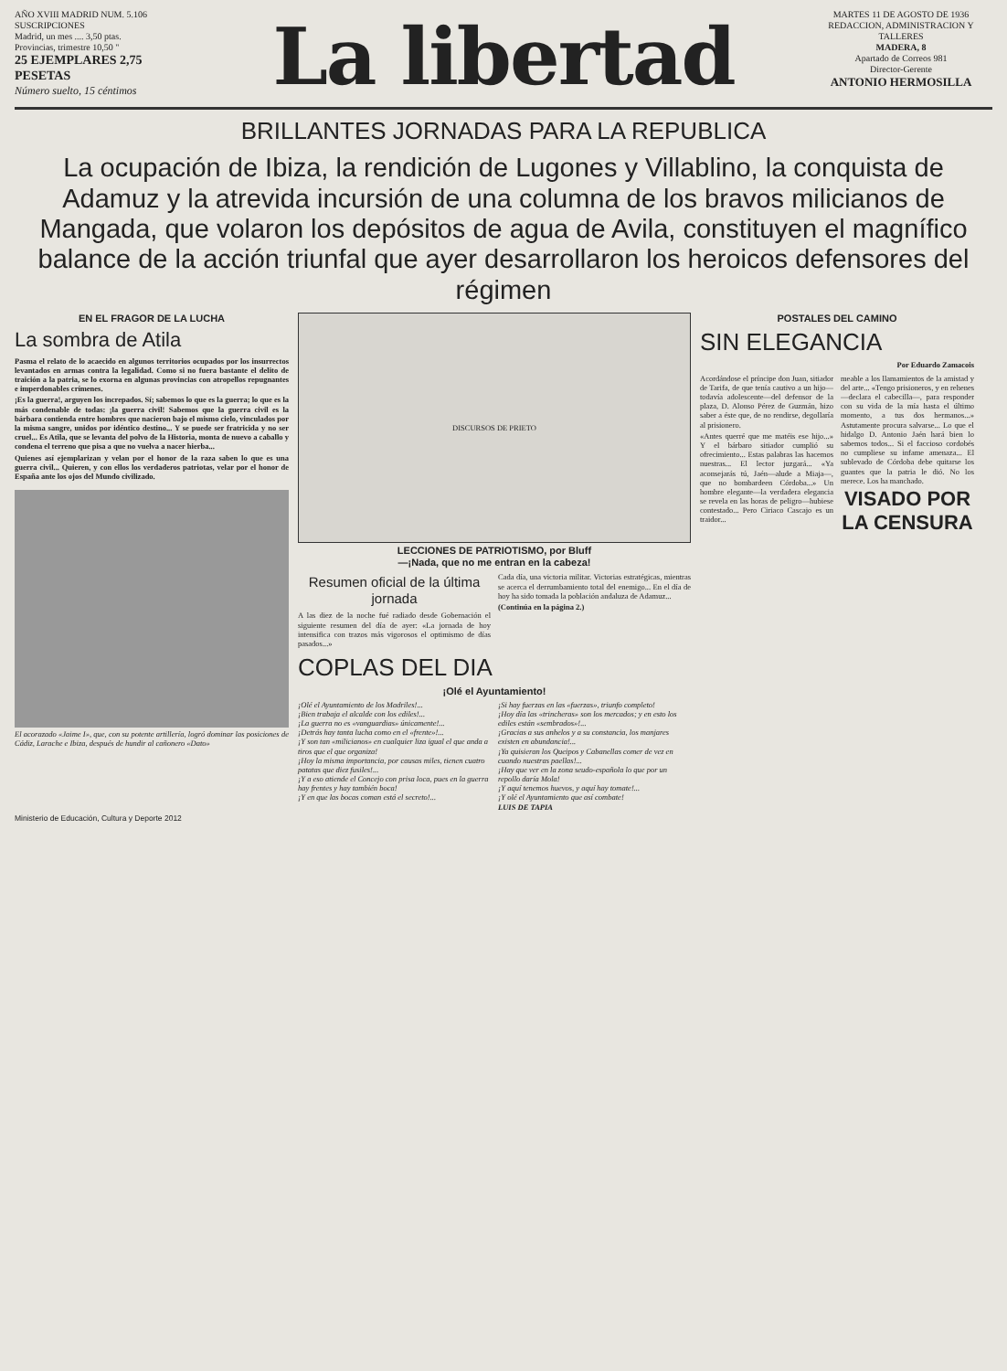AÑO XVIII MADRID NUM. 5.106
SUSCRIPCIONES
Madrid, un mes .... 3,50 ptas.
Provincias, trimestre 10,50 "
25 EJEMPLARES 2,75 PESETAS
Número suelto, 15 céntimos
La libertad
MARTES 11 DE AGOSTO DE 1936
REDACCION, ADMINISTRACION Y TALLERES
MADERA, 8
Apartado de Correos 981
Director-Gerente
ANTONIO HERMOSILLA
BRILLANTES JORNADAS PARA LA REPUBLICA
La ocupación de Ibiza, la rendición de Lugones y Villablino, la conquista de Adamuz y la atrevida incursión de una columna de los bravos milicianos de Mangada, que volaron los depósitos de agua de Avila, constituyen el magnífico balance de la acción triunfal que ayer desarrollaron los heroicos defensores del régimen
EN EL FRAGOR DE LA LUCHA
La sombra de Atila
Pasma el relato de lo acaecido en algunos territorios ocupados por los insurrectos levantados en armas contra la legalidad. Como si no fuera bastante el delito de traición a la patria, se lo exorna en algunas provincias con atropellos repugnantes e imperdonables crímenes.
¡Es la guerra!, arguyen los increpados. Sí; sabemos lo que es la guerra; lo que es la más condenable de todas: ¡la guerra civil! Sabemos que la guerra civil es la bárbara contienda entre hombres que nacieron bajo el mismo cielo, vinculados por la misma sangre, unidos por idéntico destino... Y se puede ser fratricida y no ser cruel... Es Atila, que se levanta del polvo de la Historia, monta de nuevo a caballo y condena el terreno que pisa a que no vuelva a nacer hierba...
Quienes así ejemplarizan y velan por el honor de la raza saben lo que es una guerra civil... Quieren, y con ellos los verdaderos patriotas, velar por el honor de España ante los ojos del Mundo civilizado.
El acorazado «Jaime I», que, con su potente artillería, logró dominar las posiciones de Cádiz, Larache e Ibiza, después de hundir al cañonero «Dato»
DISCURSOS DE PRIETO
LECCIONES DE PATRIOTISMO, por Bluff
—¡Nada, que no me entran en la cabeza!
Resumen oficial de la última jornada
A las diez de la noche fué radiado desde Gobernación el siguiente resumen del día de ayer: «La jornada de hoy intensifica con trazos más vigorosos el optimismo de días pasados...»
Cada día, una victoria militar. Victorias estratégicas, mientras se acerca el derrumbamiento total del enemigo... En el día de hoy ha sido tomada la población andaluza de Adamuz...
(Continúa en la página 2.)
COPLAS DEL DIA
¡Olé el Ayuntamiento!
¡Olé el Ayuntamiento de los Madriles!...
¡Bien trabaja el alcalde con los ediles!...
¡La guerra no es «vanguardias» únicamente!...
¡Detrás hay tanta lucha como en el «frente»!...
¡Y son tan «milicianos» en cualquier liza igual el que anda a tiros que el que organiza!
¡Hoy la misma importancia, por causas miles, tienen cuatro patatas que diez fusiles!...
¡Y a eso atiende el Concejo con prisa loca, pues en la guerra hay frentes y hay también boca!
¡Y en que las bocas coman está el secreto!...
¡Si hay fuerzas en las «fuerzas», triunfo completo!
¡Hoy día las «trincheras» son los mercados; y en esto los ediles están «sembrados»!...
¡Gracias a sus anhelos y a su constancia, los manjares existen en abundancia!...
¡Ya quisieran los Queipos y Cabanellas comer de vez en cuando nuestras paellas!...
¡Hay que ver en la zona seudo-española lo que por un repollo daría Mola!
¡Y aquí tenemos huevos, y aquí hay tomate!...
¡Y olé el Ayuntamiento que así combate!
LUIS DE TAPIA
POSTALES DEL CAMINO
SIN ELEGANCIA
Por Eduardo Zamacois
Acordándose el príncipe don Juan, sitiador de Tarifa, de que tenía cautivo a un hijo—todavía adolescente—del defensor de la plaza, D. Alonso Pérez de Guzmán, hizo saber a éste que, de no rendirse, degollaría al prisionero.
«Antes querré que me matéis ese hijo...» Y el bárbaro sitiador cumplió su ofrecimiento... Estas palabras las hacemos nuestras... El lector juzgará... «Ya aconsejarás tú, Jaén—alude a Miaja—, que no bombardeen Córdoba...» Un hombre elegante—la verdadera elegancia se revela en las horas de peligro—hubiese contestado... Pero Ciriaco Cascajo es un traidor...
meable a los llamamientos de la amistad y del arte... «Tengo prisioneros, y en rehenes—declara el cabecilla—, para responder con su vida de la mía hasta el último momento, a tus dos hermanos...» Astutamente procura salvarse... Lo que el hidalgo D. Antonio Jaén hará bien lo sabemos todos... Si el faccioso cordobés no cumpliese su infame amenaza... El sublevado de Córdoba debe quitarse los guantes que la patria le dió. No los merece. Los ha manchado.
VISADO POR LA CENSURA
Ministerio de Educación, Cultura y Deporte 2012